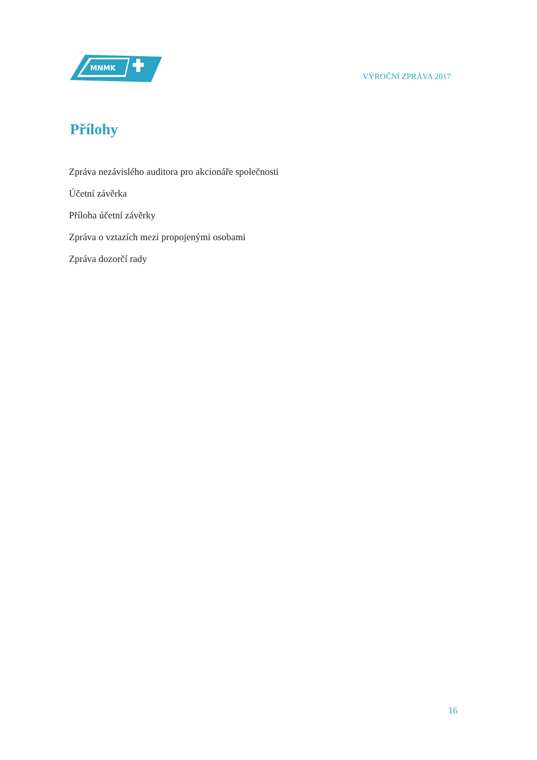MNMK
VÝROČNÍ ZPRÁVA 2017
Přílohy
Zpráva nezávislého auditora pro akcionáře společnosti
Účetní závěrka
Příloha účetní závěrky
Zpráva o vztazích mezi propojenými osobami
Zpráva dozorčí rady
16